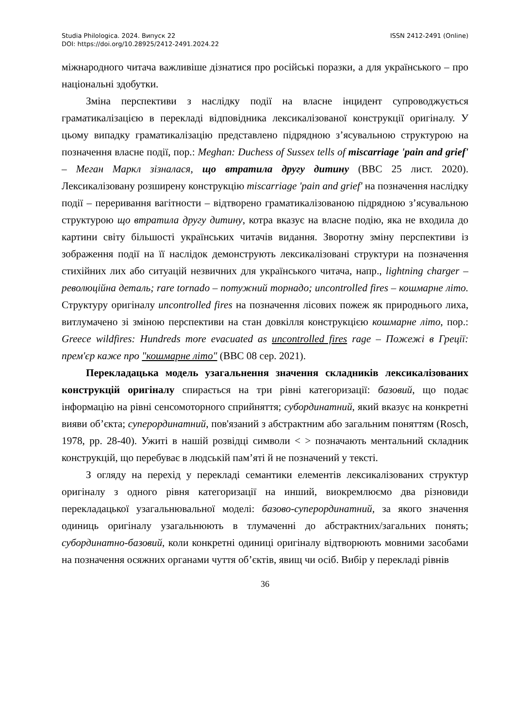Studia Philologica. 2024. Випуск 22 ISSN 2412-2491 (Online)
DOI: https://doi.org/10.28925/2412-2491.2024.22
міжнародного читача важливіше дізнатися про російські поразки, а для українського – про національні здобутки.
Зміна перспективи з наслідку події на власне інцидент супроводжується граматикалізацією в перекладі відповідника лексикалізованої конструкції оригіналу. У цьому випадку граматикалізацію представлено підрядною з’ясувальною структурою на позначення власне події, пор.: Meghan: Duchess of Sussex tells of miscarriage 'pain and grief' – Меган Маркл зізналася, що втратила другу дитину (BBC 25 лист. 2020). Лексикалізовану розширену конструкцію miscarriage 'pain and grief' на позначення наслідку події – переривання вагітности – відтворено граматикалізованою підрядною з’ясувальною структурою що втратила другу дитину, котра вказує на власне подію, яка не входила до картини світу більшості українських читачів видання. Зворотну зміну перспективи із зображення події на її наслідок демонструють лексикалізовані структури на позначення стихійних лих або ситуацій незвичних для українського читача, напр., lightning charger – революційна деталь; rare tornado – потужний торнадо; uncontrolled fires – кошмарне літо. Структуру оригіналу uncontrolled fires на позначення лісових пожеж як природнього лиха, витлумачено зі зміною перспективи на стан довкілля конструкцією кошмарне літо, пор.: Greece wildfires: Hundreds more evacuated as uncontrolled fires rage – Пожежі в Греції: прем'єр каже про "кошмарне літо" (BBC 08 сер. 2021).
Перекладацька модель узагальнення значення складників лексикалізованих конструкцій оригіналу спирається на три рівні категоризації: базовий, що подає інформацію на рівні сенсомоторного сприйняття; субординатний, який вказує на конкретні вияви об’єкта; суперординатний, пов'язаний з абстрактним або загальним поняттям (Rosch, 1978, pp. 28-40). Ужиті в нашій розвідці символи < > позначають ментальний складник конструкцій, що перебуває в людській пам’яті й не позначений у тексті.
З огляду на перехід у перекладі семантики елементів лексикалізованих структур оригіналу з одного рівня категоризації на инший, виокремлюємо два різновиди перекладацької узагальнювальної моделі: базово-суперординатний, за якого значення одиниць оригіналу узагальнюють в тлумаченні до абстрактних/загальних понять; субординатно-базовий, коли конкретні одиниці оригіналу відтворюють мовними засобами на позначення осяжних органами чуття об’єктів, явищ чи осіб. Вибір у перекладі рівнів
36